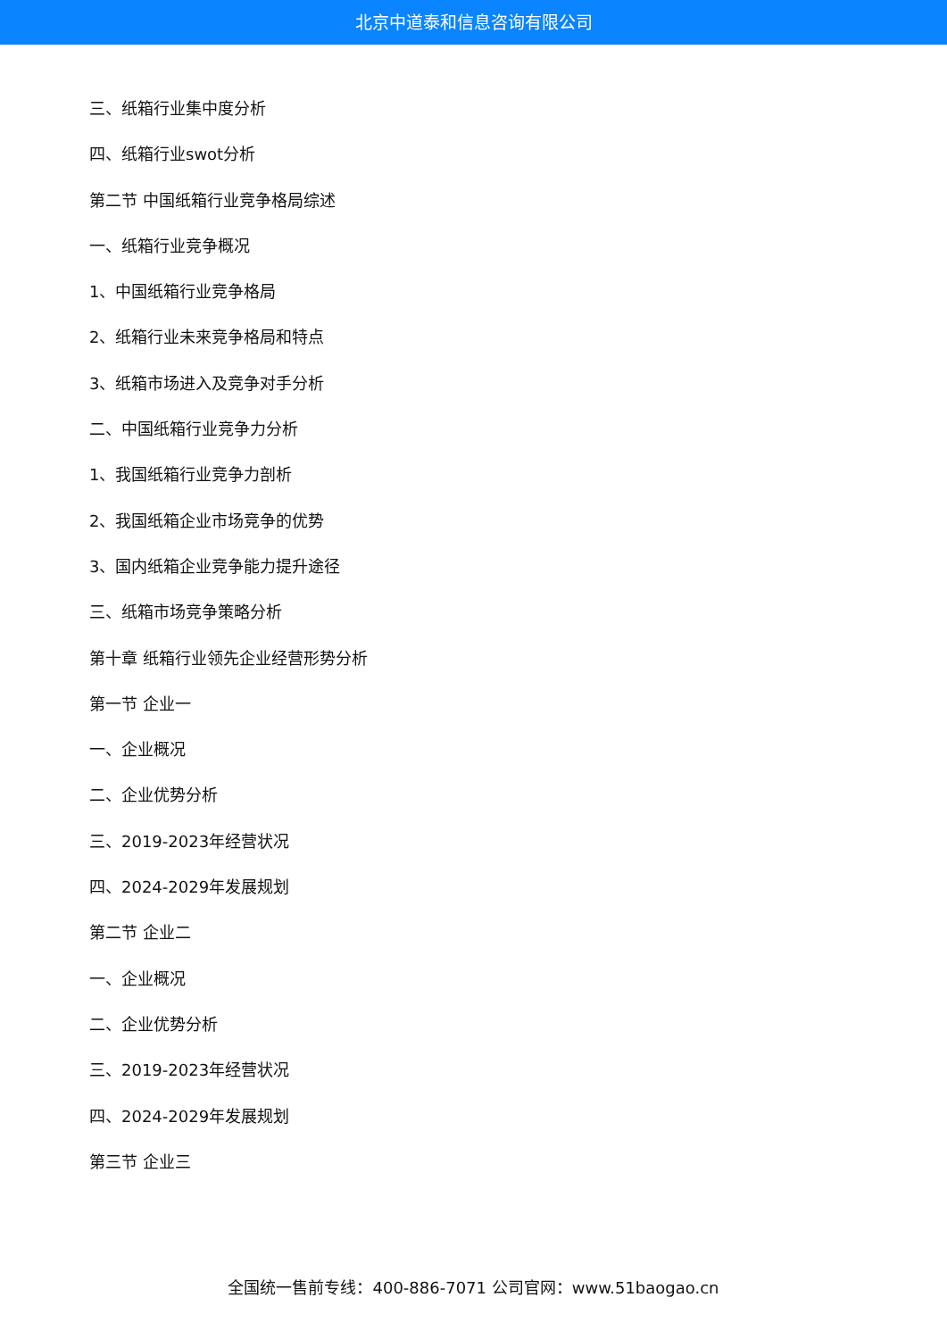北京中道泰和信息咨询有限公司
三、纸箱行业集中度分析
四、纸箱行业swot分析
第二节 中国纸箱行业竞争格局综述
一、纸箱行业竞争概况
1、中国纸箱行业竞争格局
2、纸箱行业未来竞争格局和特点
3、纸箱市场进入及竞争对手分析
二、中国纸箱行业竞争力分析
1、我国纸箱行业竞争力剖析
2、我国纸箱企业市场竞争的优势
3、国内纸箱企业竞争能力提升途径
三、纸箱市场竞争策略分析
第十章 纸箱行业领先企业经营形势分析
第一节 企业一
一、企业概况
二、企业优势分析
三、2019-2023年经营状况
四、2024-2029年发展规划
第二节 企业二
一、企业概况
二、企业优势分析
三、2019-2023年经营状况
四、2024-2029年发展规划
第三节 企业三
全国统一售前专线：400-886-7071 公司官网：www.51baogao.cn